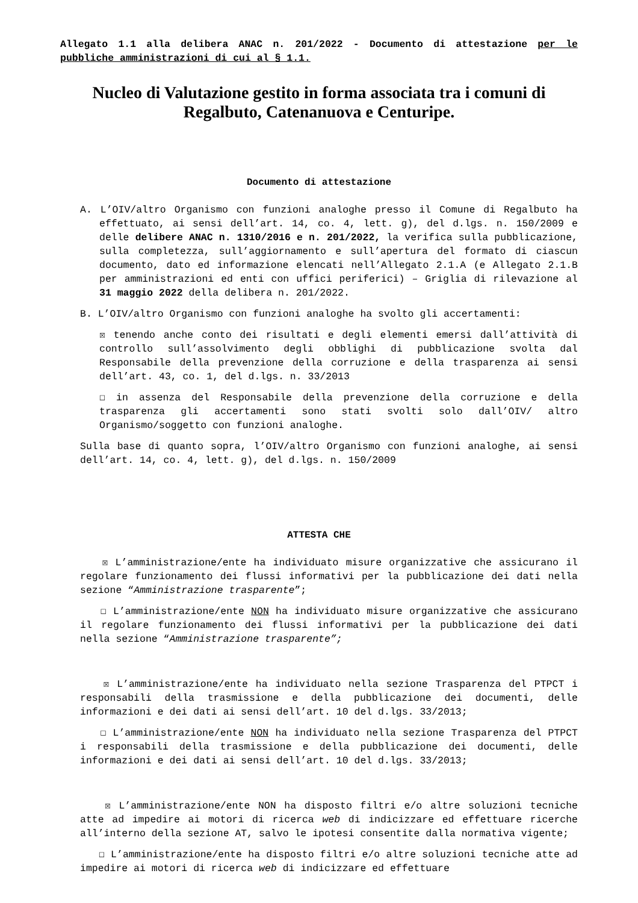Allegato 1.1 alla delibera ANAC n. 201/2022 - Documento di attestazione per le pubbliche amministrazioni di cui al § 1.1.
Nucleo di Valutazione gestito in forma associata tra i comuni di Regalbuto, Catenanuova e Centuripe.
Documento di attestazione
A. L’OIV/altro Organismo con funzioni analoghe presso il Comune di Regalbuto ha effettuato, ai sensi dell’art. 14, co. 4, lett. g), del d.lgs. n. 150/2009 e delle delibere ANAC n. 1310/2016 e n. 201/2022, la verifica sulla pubblicazione, sulla completezza, sull’aggiornamento e sull’apertura del formato di ciascun documento, dato ed informazione elencati nell’Allegato 2.1.A (e Allegato 2.1.B per amministrazioni ed enti con uffici periferici) – Griglia di rilevazione al 31 maggio 2022 della delibera n. 201/2022.
B. L’OIV/altro Organismo con funzioni analoghe ha svolto gli accertamenti:
☒ tenendo anche conto dei risultati e degli elementi emersi dall’attività di controllo sull’assolvimento degli obblighi di pubblicazione svolta dal Responsabile della prevenzione della corruzione e della trasparenza ai sensi dell’art. 43, co. 1, del d.lgs. n. 33/2013
☐ in assenza del Responsabile della prevenzione della corruzione e della trasparenza gli accertamenti sono stati svolti solo dall’OIV/ altro Organismo/soggetto con funzioni analoghe.
Sulla base di quanto sopra, l’OIV/altro Organismo con funzioni analoghe, ai sensi dell’art. 14, co. 4, lett. g), del d.lgs. n. 150/2009
ATTESTA CHE
☒ L’amministrazione/ente ha individuato misure organizzative che assicurano il regolare funzionamento dei flussi informativi per la pubblicazione dei dati nella sezione “Amministrazione trasparente”;
☐ L’amministrazione/ente NON ha individuato misure organizzative che assicurano il regolare funzionamento dei flussi informativi per la pubblicazione dei dati nella sezione “Amministrazione trasparente”;
☒ L’amministrazione/ente ha individuato nella sezione Trasparenza del PTPCT i responsabili della trasmissione e della pubblicazione dei documenti, delle informazioni e dei dati ai sensi dell’art. 10 del d.lgs. 33/2013;
☐ L’amministrazione/ente NON ha individuato nella sezione Trasparenza del PTPCT i responsabili della trasmissione e della pubblicazione dei documenti, delle informazioni e dei dati ai sensi dell’art. 10 del d.lgs. 33/2013;
☒ L’amministrazione/ente NON ha disposto filtri e/o altre soluzioni tecniche atte ad impedire ai motori di ricerca web di indicizzare ed effettuare ricerche all’interno della sezione AT, salvo le ipotesi consentite dalla normativa vigente;
☐ L’amministrazione/ente ha disposto filtri e/o altre soluzioni tecniche atte ad impedire ai motori di ricerca web di indicizzare ed effettuare